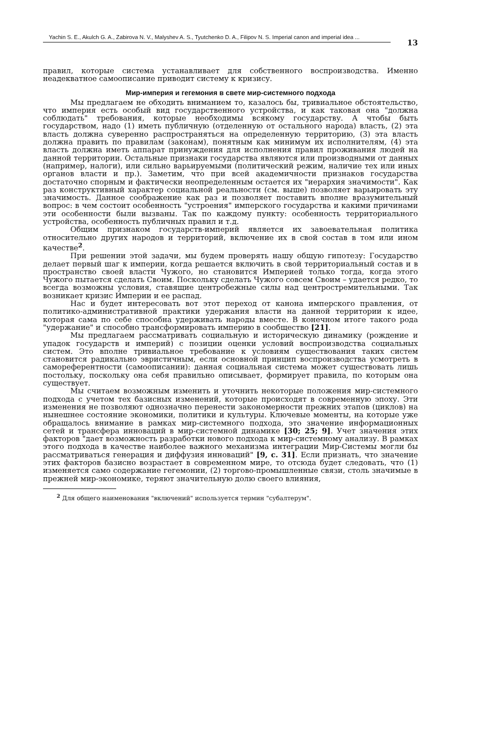Yachin S. E., Akulch G. A., Zabirova N. V., Malyshev A. S., Tyutchenko D. A., Filipov N. S. Imperial canon and imperial idea ...
13
правил, которые система устанавливает для собственного воспроизводства. Именно неадекватное самоописание приводит систему к кризису.
Мир-империя и гегемония в свете мир-системного подхода
Мы предлагаем не обходить вниманием то, казалось бы, тривиальное обстоятельство, что империя есть особый вид государственного устройства, и как таковая она "должна соблюдать" требования, которые необходимы всякому государству. А чтобы быть государством, надо (1) иметь публичную (отделенную от остального народа) власть, (2) эта власть должна суверенно распространяться на определенную территорию, (3) эта власть должна править по правилам (законам), понятным как минимум их исполнителям, (4) эта власть должна иметь аппарат принуждения для исполнения правил проживания людей на данной территории. Остальные признаки государства являются или производными от данных (например, налоги), или сильно варьируемыми (политический режим, наличие тех или иных органов власти и пр.). Заметим, что при всей академичности признаков государства достаточно спорным и фактически неопределенным остается их "иерархия значимости". Как раз конструктивный характер социальной реальности (см. выше) позволяет варьировать эту значимость. Данное соображение как раз и позволяет поставить вполне вразумительный вопрос: в чем состоит особенность "устроения" имперского государства и какими причинами эти особенности были вызваны. Так по каждому пункту: особенность территориального устройства, особенность публичных правил и т.д.
Общим признаком государств-империй является их завоевательная политика относительно других народов и территорий, включение их в свой состав в том или ином качестве<sup>2</sup>.
При решении этой задачи, мы будем проверять нашу общую гипотезу: Государство делает первый шаг к империи, когда решается включить в свой территориальный состав и в пространство своей власти Чужого, но становится Империей только тогда, когда этого Чужого пытается сделать Своим. Поскольку сделать Чужого совсем Своим – удается редко, то всегда возможны условия, ставящие центробежные силы над центростремительными. Так возникает кризис Империи и ее распад.
Нас и будет интересовать вот этот переход от канона имперского правления, от политико-административной практики удержания власти на данной территории к идее, которая сама по себе способна удерживать народы вместе. В конечном итоге такого рода "удержание" и способно трансформировать империю в сообщество [21].
Мы предлагаем рассматривать социальную и историческую динамику (рождение и упадок государств и империй) с позиции оценки условий воспроизводства социальных систем. Это вполне тривиальное требование к условиям существования таких систем становится радикально эвристичным, если основной принцип воспроизводства усмотреть в самореферентности (самоописании): данная социальная система может существовать лишь постольку, поскольку она себя правильно описывает, формирует правила, по которым она существует.
Мы считаем возможным изменить и уточнить некоторые положения мир-системного подхода с учетом тех базисных изменений, которые происходят в современную эпоху. Эти изменения не позволяют однозначно перенести закономерности прежних этапов (циклов) на нынешнее состояние экономики, политики и культуры. Ключевые моменты, на которые уже обращалось внимание в рамках мир-системного подхода, это значение информационных сетей и трансфера инноваций в мир-системной динамике [30; 25; 9]. Учет значения этих факторов "дает возможность разработки нового подхода к мир-системному анализу. В рамках этого подхода в качестве наиболее важного механизма интеграции Мир-Системы могли бы рассматриваться генерация и диффузия инноваций" [9, с. 31]. Если признать, что значение этих факторов базисно возрастает в современном мире, то отсюда будет следовать, что (1) изменяется само содержание гегемонии, (2) торгово-промышленные связи, столь значимые в прежней мир-экономике, теряют значительную долю своего влияния,
<sup>2</sup> Для общего наименования "включений" используется термин "субалтерум".